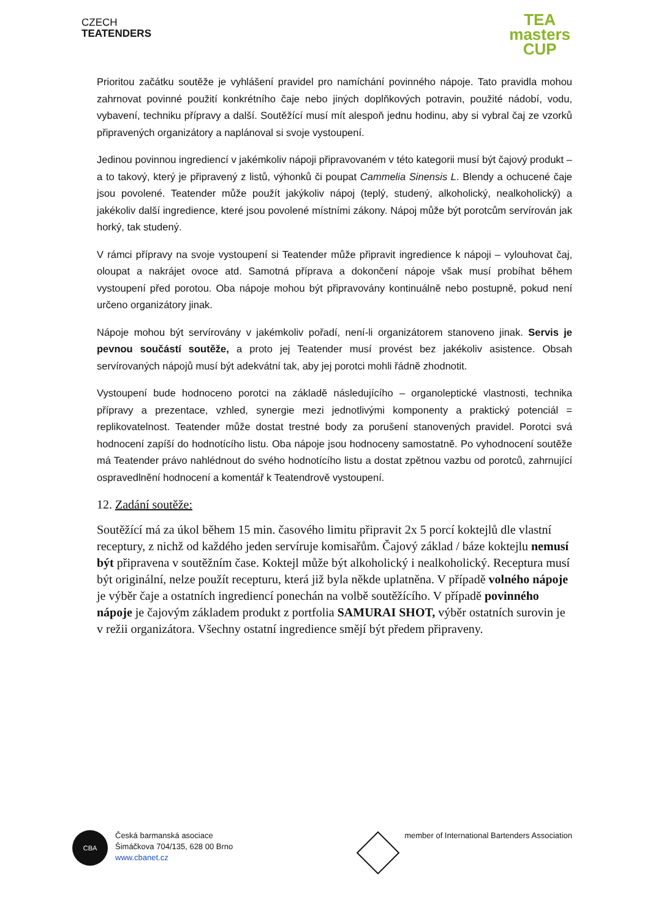CZECH
TEATENDERS
TEA
masters
CUP
Prioritou začátku soutěže je vyhlášení pravidel pro namíchání povinného nápoje. Tato pravidla mohou zahrnovat povinné použití konkrétního čaje nebo jiných doplňkových potravin, použité nádobí, vodu, vybavení, techniku přípravy a další. Soutěžící musí mít alespoň jednu hodinu, aby si vybral čaj ze vzorků připravených organizátory a naplánoval si svoje vystoupení.
Jedinou povinnou ingrediencí v jakémkoliv nápoji připravovaném v této kategorii musí být čajový produkt – a to takový, který je připravený z listů, výhonků či poupat Cammelia Sinensis L. Blendy a ochucené čaje jsou povolené. Teatender může použít jakýkoliv nápoj (teplý, studený, alkoholický, nealkoholický) a jakékoliv další ingredience, které jsou povolené místními zákony. Nápoj může být porotcům servírován jak horký, tak studený.
V rámci přípravy na svoje vystoupení si Teatender může připravit ingredience k nápoji – vylouhovat čaj, oloupat a nakrájet ovoce atd. Samotná příprava a dokončení nápoje však musí probíhat během vystoupení před porotou. Oba nápoje mohou být připravovány kontinuálně nebo postupně, pokud není určeno organizátory jinak.
Nápoje mohou být servírovány v jakémkoliv pořadí, není-li organizátorem stanoveno jinak. Servis je pevnou součástí soutěže, a proto jej Teatender musí provést bez jakékoliv asistence. Obsah servírovaných nápojů musí být adekvátní tak, aby jej porotci mohli řádně zhodnotit.
Vystoupení bude hodnoceno porotci na základě následujícího – organoleptické vlastnosti, technika přípravy a prezentace, vzhled, synergie mezi jednotlivými komponenty a praktický potenciál = replikovatelnost. Teatender může dostat trestné body za porušení stanovených pravidel. Porotci svá hodnocení zapíší do hodnotícího listu. Oba nápoje jsou hodnoceny samostatně. Po vyhodnocení soutěže má Teatender právo nahlédnout do svého hodnotícího listu a dostat zpětnou vazbu od porotců, zahrnující ospravedlnění hodnocení a komentář k Teatendrově vystoupení.
12. Zadání soutěže:
Soutěžící má za úkol během 15 min. časového limitu připravit 2x 5 porcí koktejlů dle vlastní receptury, z nichž od každého jeden servíruje komisařům. Čajový základ / báze koktejlu nemusí být připravena v soutěžním čase. Koktejl může být alkoholický i nealkoholický. Receptura musí být originální, nelze použít recepturu, která již byla někde uplatněna. V případě volného nápoje je výběr čaje a ostatních ingrediencí ponechán na volbě soutěžícího. V případě povinného nápoje je čajovým základem produkt z portfolia SAMURAI SHOT, výběr ostatních surovin je v režii organizátora. Všechny ostatní ingredience smějí být předem připraveny.
CBA Česká barmanská asociace
Šimáčkova 704/135, 628 00 Brno
www.cbanet.cz
member of International Bartenders Association